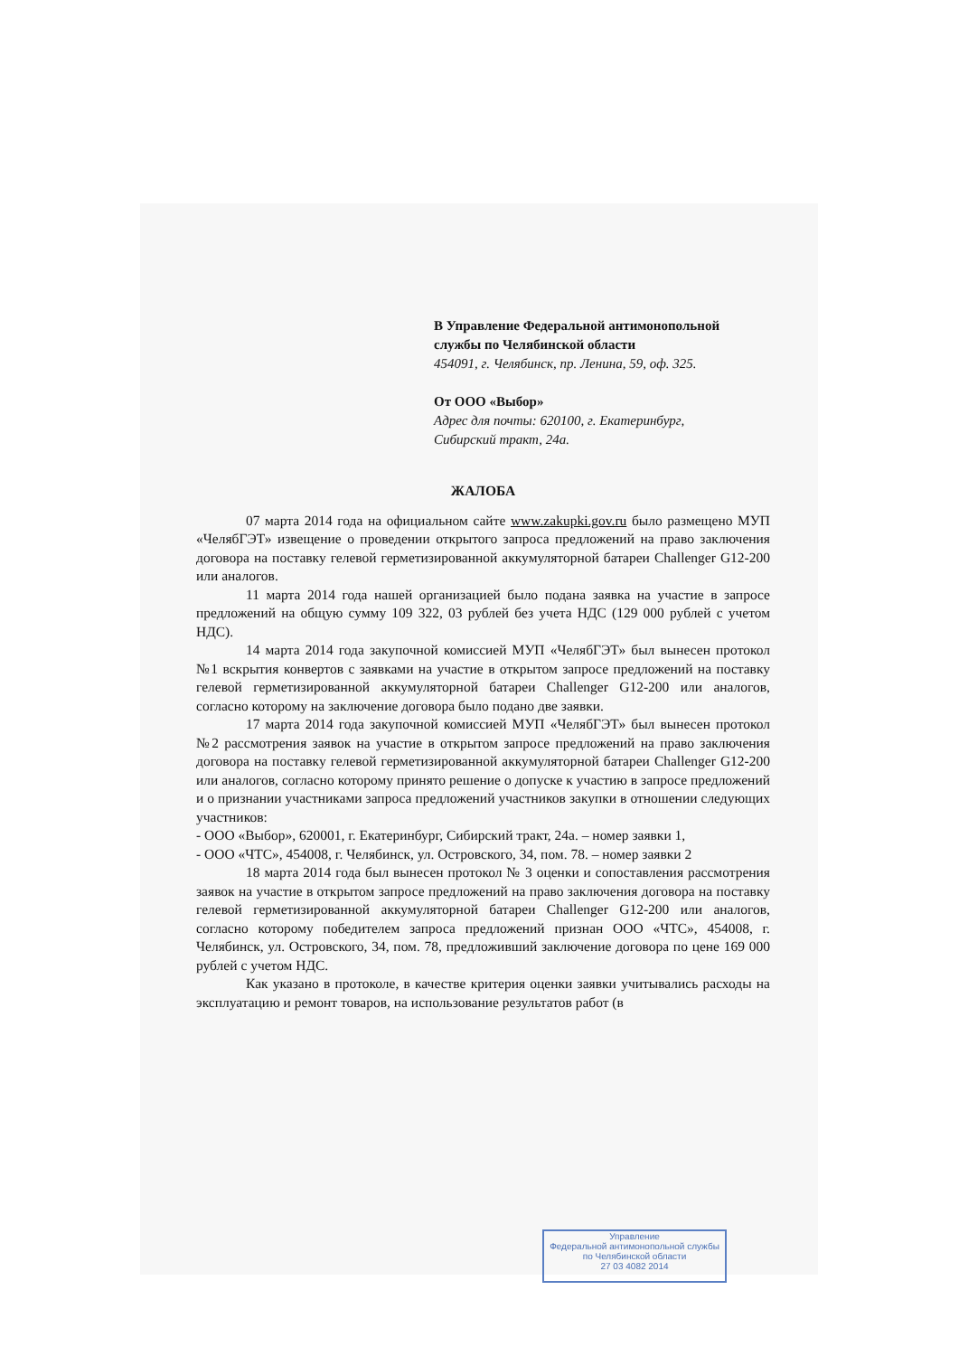В Управление Федеральной антимонопольной
службы по Челябинской области
454091, г. Челябинск, пр. Ленина, 59, оф. 325.
От ООО «Выбор»
Адрес для почты: 620100, г. Екатеринбург,
Сибирский тракт, 24а.
ЖАЛОБА
07 марта 2014 года на официальном сайте www.zakupki.gov.ru было размещено МУП «ЧелябГЭТ» извещение о проведении открытого запроса предложений на право заключения договора на поставку гелевой герметизированной аккумуляторной батареи Challenger G12-200 или аналогов.
11 марта 2014 года нашей организацией было подана заявка на участие в запросе предложений на общую сумму 109 322, 03 рублей без учета НДС (129 000 рублей с учетом НДС).
14 марта 2014 года закупочной комиссией МУП «ЧелябГЭТ» был вынесен протокол №1 вскрытия конвертов с заявками на участие в открытом запросе предложений на поставку гелевой герметизированной аккумуляторной батареи Challenger G12-200 или аналогов, согласно которому на заключение договора было подано две заявки.
17 марта 2014 года закупочной комиссией МУП «ЧелябГЭТ» был вынесен протокол №2 рассмотрения заявок на участие в открытом запросе предложений на право заключения договора на поставку гелевой герметизированной аккумуляторной батареи Challenger G12-200 или аналогов, согласно которому принято решение о допуске к участию в запросе предложений и о признании участниками запроса предложений участников закупки в отношении следующих участников:
- ООО «Выбор», 620001, г. Екатеринбург, Сибирский тракт, 24а. – номер заявки 1,
- ООО «ЧТС», 454008, г. Челябинск, ул. Островского, 34, пом. 78. – номер заявки 2
18 марта 2014 года был вынесен протокол № 3 оценки и сопоставления рассмотрения заявок на участие в открытом запросе предложений на право заключения договора на поставку гелевой герметизированной аккумуляторной батареи Challenger G12-200 или аналогов, согласно которому победителем запроса предложений признан ООО «ЧТС», 454008, г. Челябинск, ул. Островского, 34, пом. 78, предложивший заключение договора по цене 169 000 рублей с учетом НДС.
Как указано в протоколе, в качестве критерия оценки заявки учитывались расходы на эксплуатацию и ремонт товаров, на использование результатов работ (в
Управление
Федеральной антимонопольной службы
по Челябинской области
27 03 4082 2014